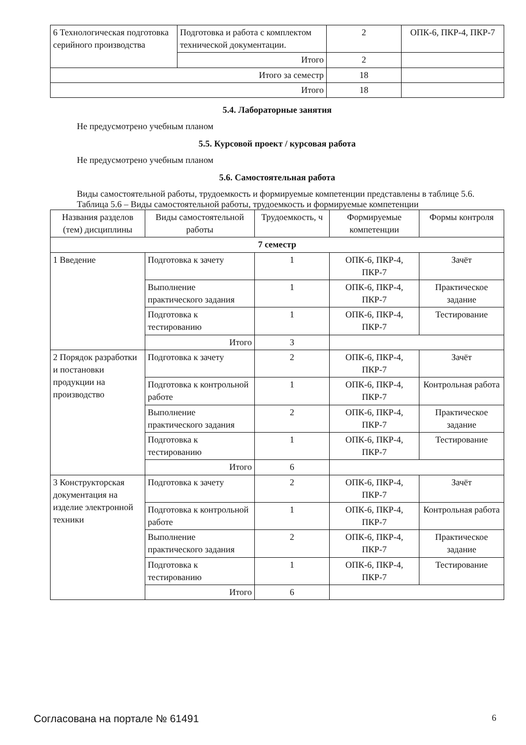| 6 Технологическая подготовка серийного производства | Подготовка и работа с комплектом технической документации. | 2 | ОПК-6, ПКР-4, ПКР-7 |
| | Итого | 2 | |
| Итого за семестр | | 18 | |
| Итого | | 18 | |
5.4. Лабораторные занятия
Не предусмотрено учебным планом
5.5. Курсовой проект / курсовая работа
Не предусмотрено учебным планом
5.6. Самостоятельная работа
Виды самостоятельной работы, трудоемкость и формируемые компетенции представлены в таблице 5.6.
Таблица 5.6 – Виды самостоятельной работы, трудоемкость и формируемые компетенции
| Названия разделов (тем) дисциплины | Виды самостоятельной работы | Трудоемкость, ч | Формируемые компетенции | Формы контроля |
| --- | --- | --- | --- | --- |
| 7 семестр | | | | |
| 1 Введение | Подготовка к зачету | 1 | ОПК-6, ПКР-4, ПКР-7 | Зачёт |
| | Выполнение практического задания | 1 | ОПК-6, ПКР-4, ПКР-7 | Практическое задание |
| | Подготовка к тестированию | 1 | ОПК-6, ПКР-4, ПКР-7 | Тестирование |
| | Итого | 3 | | |
| 2 Порядок разработки и постановки продукции на производство | Подготовка к зачету | 2 | ОПК-6, ПКР-4, ПКР-7 | Зачёт |
| | Подготовка к контрольной работе | 1 | ОПК-6, ПКР-4, ПКР-7 | Контрольная работа |
| | Выполнение практического задания | 2 | ОПК-6, ПКР-4, ПКР-7 | Практическое задание |
| | Подготовка к тестированию | 1 | ОПК-6, ПКР-4, ПКР-7 | Тестирование |
| | Итого | 6 | | |
| 3 Конструкторская документация на изделие электронной техники | Подготовка к зачету | 2 | ОПК-6, ПКР-4, ПКР-7 | Зачёт |
| | Подготовка к контрольной работе | 1 | ОПК-6, ПКР-4, ПКР-7 | Контрольная работа |
| | Выполнение практического задания | 2 | ОПК-6, ПКР-4, ПКР-7 | Практическое задание |
| | Подготовка к тестированию | 1 | ОПК-6, ПКР-4, ПКР-7 | Тестирование |
| | Итого | 6 | | |
Согласована на портале № 61491 6